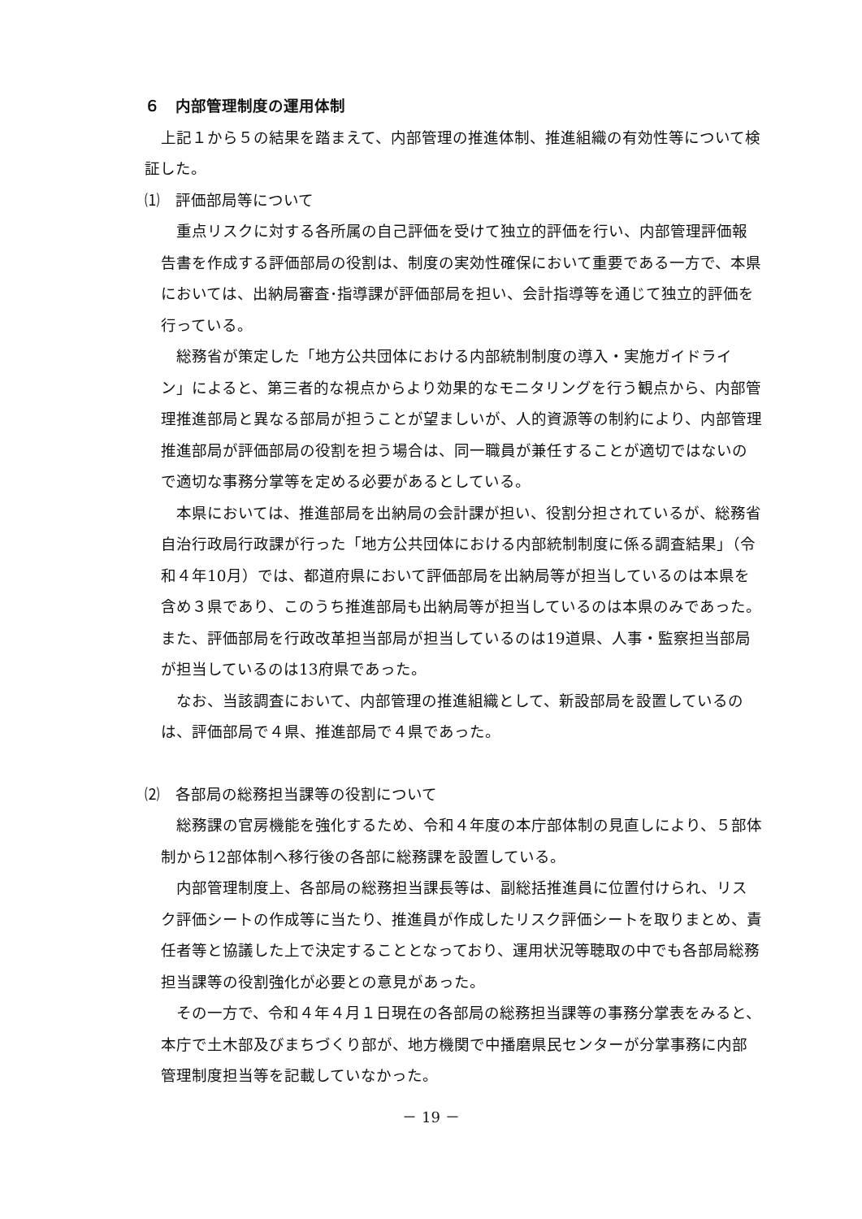６　内部管理制度の運用体制
上記１から５の結果を踏まえて、内部管理の推進体制、推進組織の有効性等について検証した。
⑴　評価部局等について
重点リスクに対する各所属の自己評価を受けて独立的評価を行い、内部管理評価報告書を作成する評価部局の役割は、制度の実効性確保において重要である一方で、本県においては、出納局審査･指導課が評価部局を担い、会計指導等を通じて独立的評価を行っている。
総務省が策定した「地方公共団体における内部統制制度の導入・実施ガイドライン」によると、第三者的な視点からより効果的なモニタリングを行う観点から、内部管理推進部局と異なる部局が担うことが望ましいが、人的資源等の制約により、内部管理推進部局が評価部局の役割を担う場合は、同一職員が兼任することが適切ではないので適切な事務分掌等を定める必要があるとしている。
本県においては、推進部局を出納局の会計課が担い、役割分担されているが、総務省自治行政局行政課が行った「地方公共団体における内部統制制度に係る調査結果」（令和４年10月）では、都道府県において評価部局を出納局等が担当しているのは本県を含め３県であり、このうち推進部局も出納局等が担当しているのは本県のみであった。また、評価部局を行政改革担当部局が担当しているのは19道県、人事・監察担当部局が担当しているのは13府県であった。
なお、当該調査において、内部管理の推進組織として、新設部局を設置しているのは、評価部局で４県、推進部局で４県であった。
⑵　各部局の総務担当課等の役割について
総務課の官房機能を強化するため、令和４年度の本庁部体制の見直しにより、５部体制から12部体制へ移行後の各部に総務課を設置している。
内部管理制度上、各部局の総務担当課長等は、副総括推進員に位置付けられ、リスク評価シートの作成等に当たり、推進員が作成したリスク評価シートを取りまとめ、責任者等と協議した上で決定することとなっており、運用状況等聴取の中でも各部局総務担当課等の役割強化が必要との意見があった。
その一方で、令和４年４月１日現在の各部局の総務担当課等の事務分掌表をみると、本庁で土木部及びまちづくり部が、地方機関で中播磨県民センターが分掌事務に内部管理制度担当等を記載していなかった。
－ 19 －